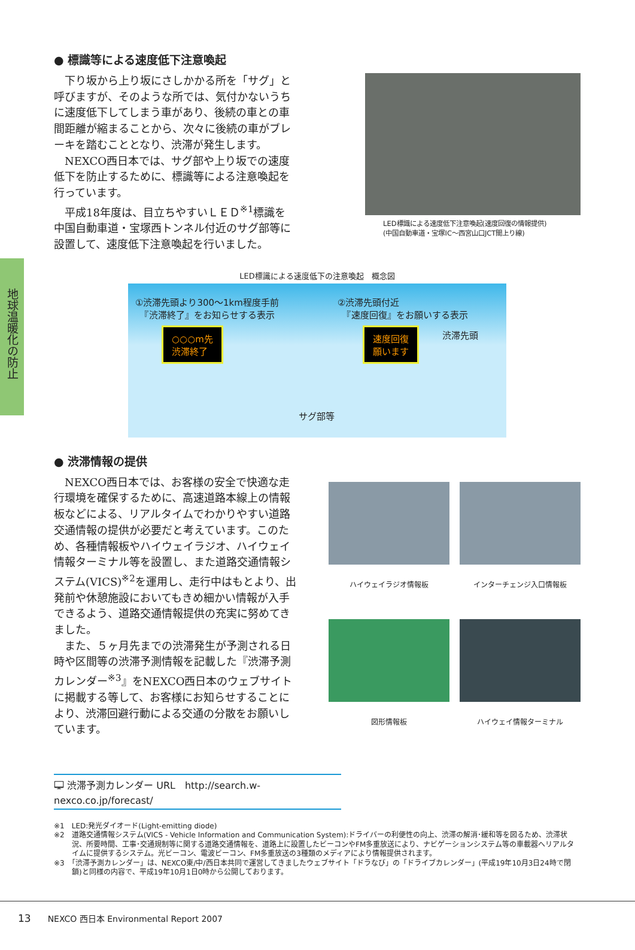地球温暖化の防止
● 標識等による速度低下注意喚起
下り坂から上り坂にさしかかる所を「サグ」と呼びますが、そのような所では、気付かないうちに速度低下してしまう車があり、後続の車との車間距離が縮まることから、次々に後続の車がブレーキを踏むこととなり、渋滞が発生します。
NEXCO西日本では、サグ部や上り坂での速度低下を防止するために、標識等による注意喚起を行っています。
平成18年度は、目立ちやすいＬＥＤ<sup>※1</sup>標識を中国自動車道・宝塚西トンネル付近のサグ部等に設置して、速度低下注意喚起を行いました。
LED標識による速度低下注意喚起(速度回復の情報提供)
(中国自動車道・宝塚IC～西宮山口JCT間上り線)
LED標識による速度低下の注意喚起　概念図
①渋滞先頭より300～1km程度手前
　『渋滞終了』をお知らせする表示
②渋滞先頭付近
　『速度回復』をお願いする表示
○○○m先
渋滞終了
速度回復
願います
渋滞先頭
サグ部等
● 渋滞情報の提供
NEXCO西日本では、お客様の安全で快適な走行環境を確保するために、高速道路本線上の情報板などによる、リアルタイムでわかりやすい道路交通情報の提供が必要だと考えています。このため、各種情報板やハイウェイラジオ、ハイウェイ情報ターミナル等を設置し、また道路交通情報システム(VICS)<sup>※2</sup>を運用し、走行中はもとより、出発前や休憩施設においてもきめ細かい情報が入手できるよう、道路交通情報提供の充実に努めてきました。
また、５ヶ月先までの渋滞発生が予測される日時や区間等の渋滞予測情報を記載した『渋滞予測カレンダー<sup>※3</sup>』をNEXCO西日本のウェブサイトに掲載する等して、お客様にお知らせすることにより、渋滞回避行動による交通の分散をお願いしています。
ハイウェイラジオ情報板
インターチェンジ入口情報板
図形情報板
ハイウェイ情報ターミナル
🖵 渋滞予測カレンダー URL　http://search.w-nexco.co.jp/forecast/
※1　LED:発光ダイオード(Light-emitting diode)
※2　道路交通情報システム(VICS - Vehicle Information and Communication System):ドライバーの利便性の向上、渋滞の解消･緩和等を図るため、渋滞状況、所要時間、工事･交通規制等に関する道路交通情報を、道路上に設置したビーコンやFM多重放送により、ナビゲーションシステム等の車載器へリアルタイムに提供するシステム。光ビーコン、電波ビーコン、FM多重放送の3種類のメディアにより情報提供されます。
※3　「渋滞予測カレンダー」は、NEXCO東/中/西日本共同で運営してきましたウェブサイト「ドラなび」の「ドライブカレンダー」(平成19年10月3日24時で閉鎖)と同様の内容で、平成19年10月1日0時から公開しております。
13　　NEXCO 西日本 Environmental Report 2007